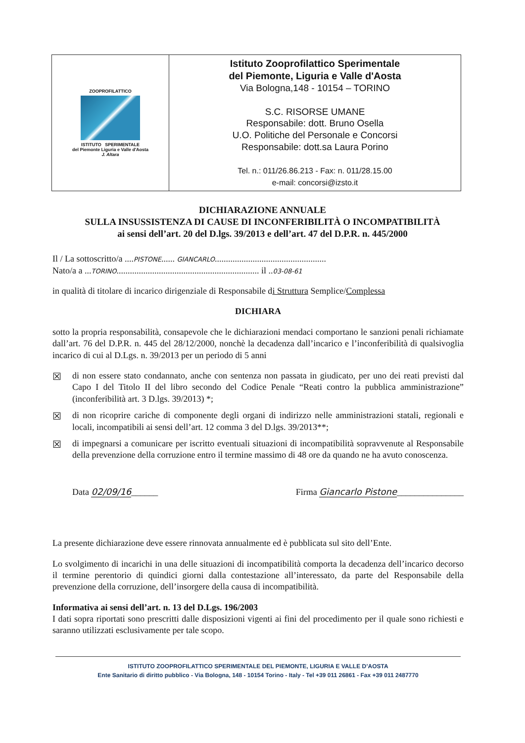| ZOOPROFILATTICO ISTITUTO SPERIMENTALE del Piemonte Liguria e Valle d'Aosta J. Altara | Istituto Zooprofilattico Sperimentale del Piemonte, Liguria e Valle d'Aosta Via Bologna,148 - 10154 – TORINO S.C. RISORSE UMANE Responsabile: dott. Bruno Osella U.O. Politiche del Personale e Concorsi Responsabile: dott.sa Laura Porino Tel. n.: 011/26.86.213 - Fax: n. 011/28.15.00 e-mail: concorsi@izsto.it |
DICHIARAZIONE ANNUALE
SULLA INSUSSISTENZA DI CAUSE DI INCONFERIBILITÀ O INCOMPATIBILITÀ
ai sensi dell’art. 20 del D.lgs. 39/2013 e dell’art. 47 del D.P.R. n. 445/2000
Il / La sottoscritto/a ....PISTONE...... GIANCARLO..................................................
Nato/a a ...TORINO................................................................ il ..03-08-61
in qualità di titolare di incarico dirigenziale di Responsabile di Struttura Semplice/Complessa
DICHIARA
sotto la propria responsabilità, consapevole che le dichiarazioni mendaci comportano le sanzioni penali richiamate dall’art. 76 del D.P.R. n. 445 del 28/12/2000, nonchè la decadenza dall’incarico e l’inconferibilità di qualsivoglia incarico di cui al D.Lgs. n. 39/2013 per un periodo di 5 anni
☒ di non essere stato condannato, anche con sentenza non passata in giudicato, per uno dei reati previsti dal Capo I del Titolo II del libro secondo del Codice Penale “Reati contro la pubblica amministrazione” (inconferibilità art. 3 D.lgs. 39/2013) *;
☒ di non ricoprire cariche di componente degli organi di indirizzo nelle amministrazioni statali, regionali e locali, incompatibili ai sensi dell’art. 12 comma 3 del D.lgs. 39/2013**;
☒ di impegnarsi a comunicare per iscritto eventuali situazioni di incompatibilità sopravvenute al Responsabile della prevenzione della corruzione entro il termine massimo di 48 ore da quando ne ha avuto conoscenza.
Data 02/09/16______ Firma Giancarlo Pistone_______________
La presente dichiarazione deve essere rinnovata annualmente ed è pubblicata sul sito dell’Ente.
Lo svolgimento di incarichi in una delle situazioni di incompatibilità comporta la decadenza dell’incarico decorso il termine perentorio di quindici giorni dalla contestazione all’interessato, da parte del Responsabile della prevenzione della corruzione, dell’insorgere della causa di incompatibilità.
Informativa ai sensi dell’art. n. 13 del D.Lgs. 196/2003
I dati sopra riportati sono prescritti dalle disposizioni vigenti ai fini del procedimento per il quale sono richiesti e saranno utilizzati esclusivamente per tale scopo.
ISTITUTO ZOOPROFILATTICO SPERIMENTALE DEL PIEMONTE, LIGURIA E VALLE D’AOSTA
Ente Sanitario di diritto pubblico - Via Bologna, 148 - 10154 Torino - Italy - Tel +39 011 26861 - Fax +39 011 2487770